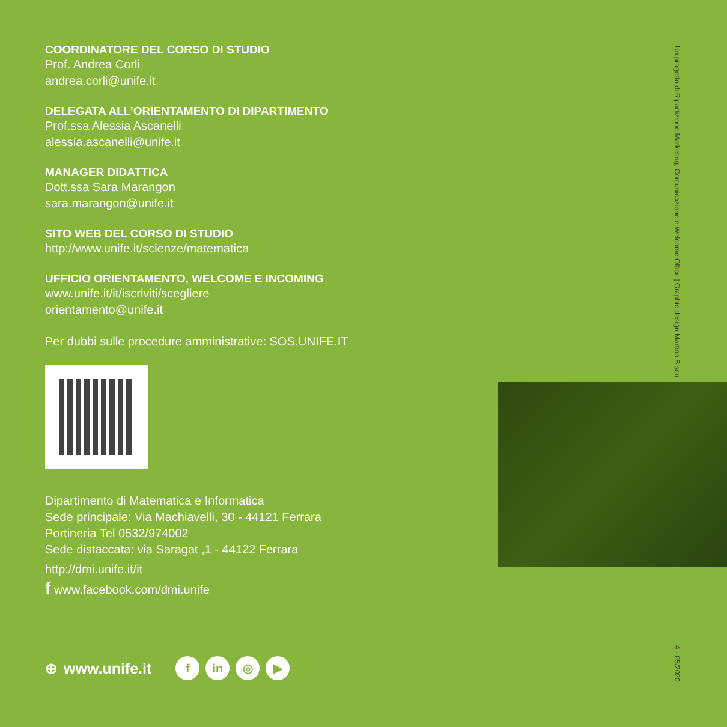COORDINATORE DEL CORSO DI STUDIO
Prof. Andrea Corli
andrea.corli@unife.it
DELEGATA ALL’ORIENTAMENTO DI DIPARTIMENTO
Prof.ssa Alessia Ascanelli
alessia.ascanelli@unife.it
MANAGER DIDATTICA
Dott.ssa Sara Marangon
sara.marangon@unife.it
SITO WEB DEL CORSO DI STUDIO
http://www.unife.it/scienze/matematica
UFFICIO ORIENTAMENTO, WELCOME E INCOMING
www.unife.it/it/iscriviti/scegliere
orientamento@unife.it
Per dubbi sulle procedure amministrative: SOS.UNIFE.IT
Dipartimento di Matematica e Informatica
Sede principale: Via Machiavelli, 30 - 44121 Ferrara
Portineria Tel 0532/974002
Sede distaccata: via Saragat ,1 - 44122 Ferrara
http://dmi.unife.it/it
f www.facebook.com/dmi.unife
Un progetto di Ripartizione Marketing, Comunicazione e Welcome Office | Graphic design Martino Bison
4 - 05/2020
⊕ www.unife.it f in ◎ ▶